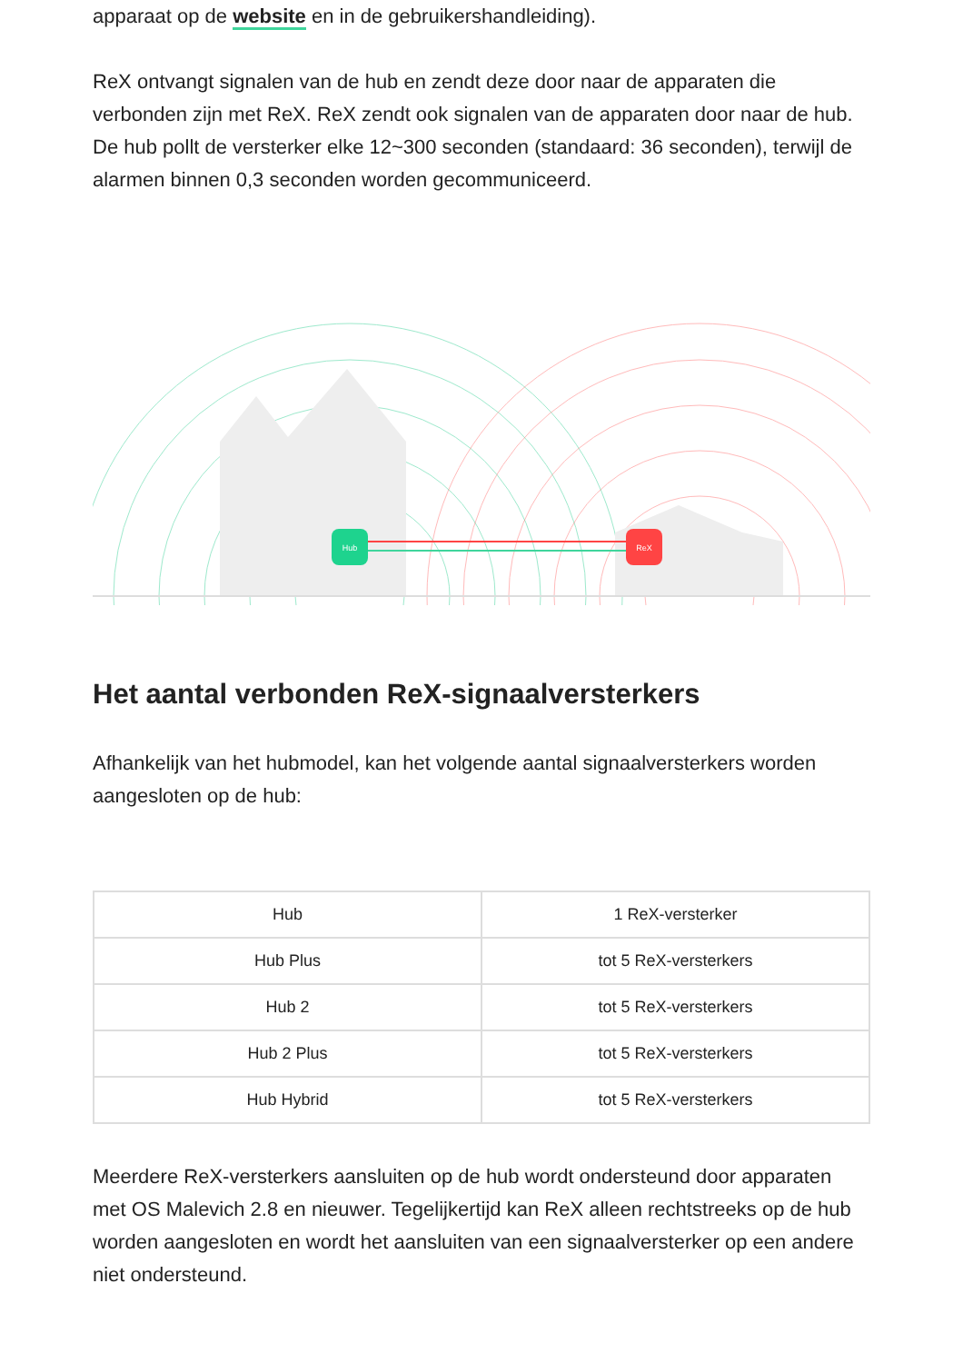apparaat op de website en in de gebruikershandleiding).
ReX ontvangt signalen van de hub en zendt deze door naar de apparaten die verbonden zijn met ReX. ReX zendt ook signalen van de apparaten door naar de hub. De hub pollt de versterker elke 12~300 seconden (standaard: 36 seconden), terwijl de alarmen binnen 0,3 seconden worden gecommuniceerd.
Hub
ReX
Het aantal verbonden ReX-signaalversterkers
Afhankelijk van het hubmodel, kan het volgende aantal signaalversterkers worden aangesloten op de hub:
| Hub | 1 ReX-versterker |
| Hub Plus | tot 5 ReX-versterkers |
| Hub 2 | tot 5 ReX-versterkers |
| Hub 2 Plus | tot 5 ReX-versterkers |
| Hub Hybrid | tot 5 ReX-versterkers |
Meerdere ReX-versterkers aansluiten op de hub wordt ondersteund door apparaten met OS Malevich 2.8 en nieuwer. Tegelijkertijd kan ReX alleen rechtstreeks op de hub worden aangesloten en wordt het aansluiten van een signaalversterker op een andere niet ondersteund.